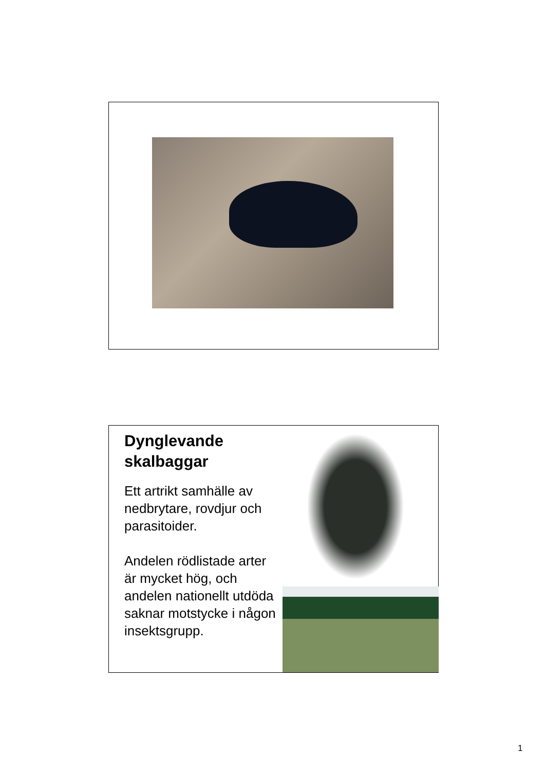Dynglevande skalbaggar
Ett artrikt samhälle av nedbrytare, rovdjur och parasitoider.
Andelen rödlistade arter är mycket hög, och andelen nationellt utdöda saknar motstycke i någon insektsgrupp.
1